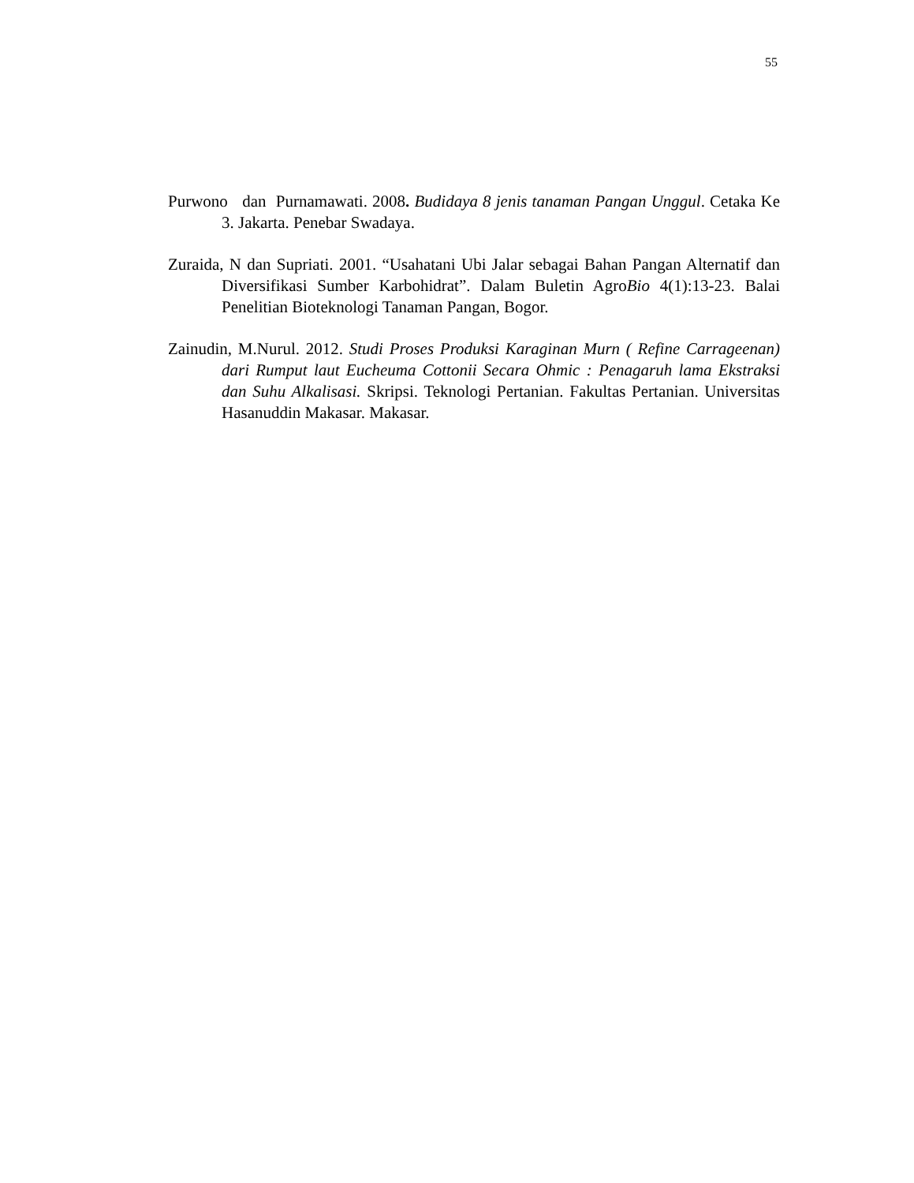55
Purwono dan Purnamawati. 2008. Budidaya 8 jenis tanaman Pangan Unggul. Cetaka Ke 3. Jakarta. Penebar Swadaya.
Zuraida, N dan Supriati. 2001. “Usahatani Ubi Jalar sebagai Bahan Pangan Alternatif dan Diversifikasi Sumber Karbohidrat”. Dalam Buletin AgroBio 4(1):13-23. Balai Penelitian Bioteknologi Tanaman Pangan, Bogor.
Zainudin, M.Nurul. 2012. Studi Proses Produksi Karaginan Murn ( Refine Carrageenan) dari Rumput laut Eucheuma Cottonii Secara Ohmic : Penagaruh lama Ekstraksi dan Suhu Alkalisasi. Skripsi. Teknologi Pertanian. Fakultas Pertanian. Universitas Hasanuddin Makasar. Makasar.